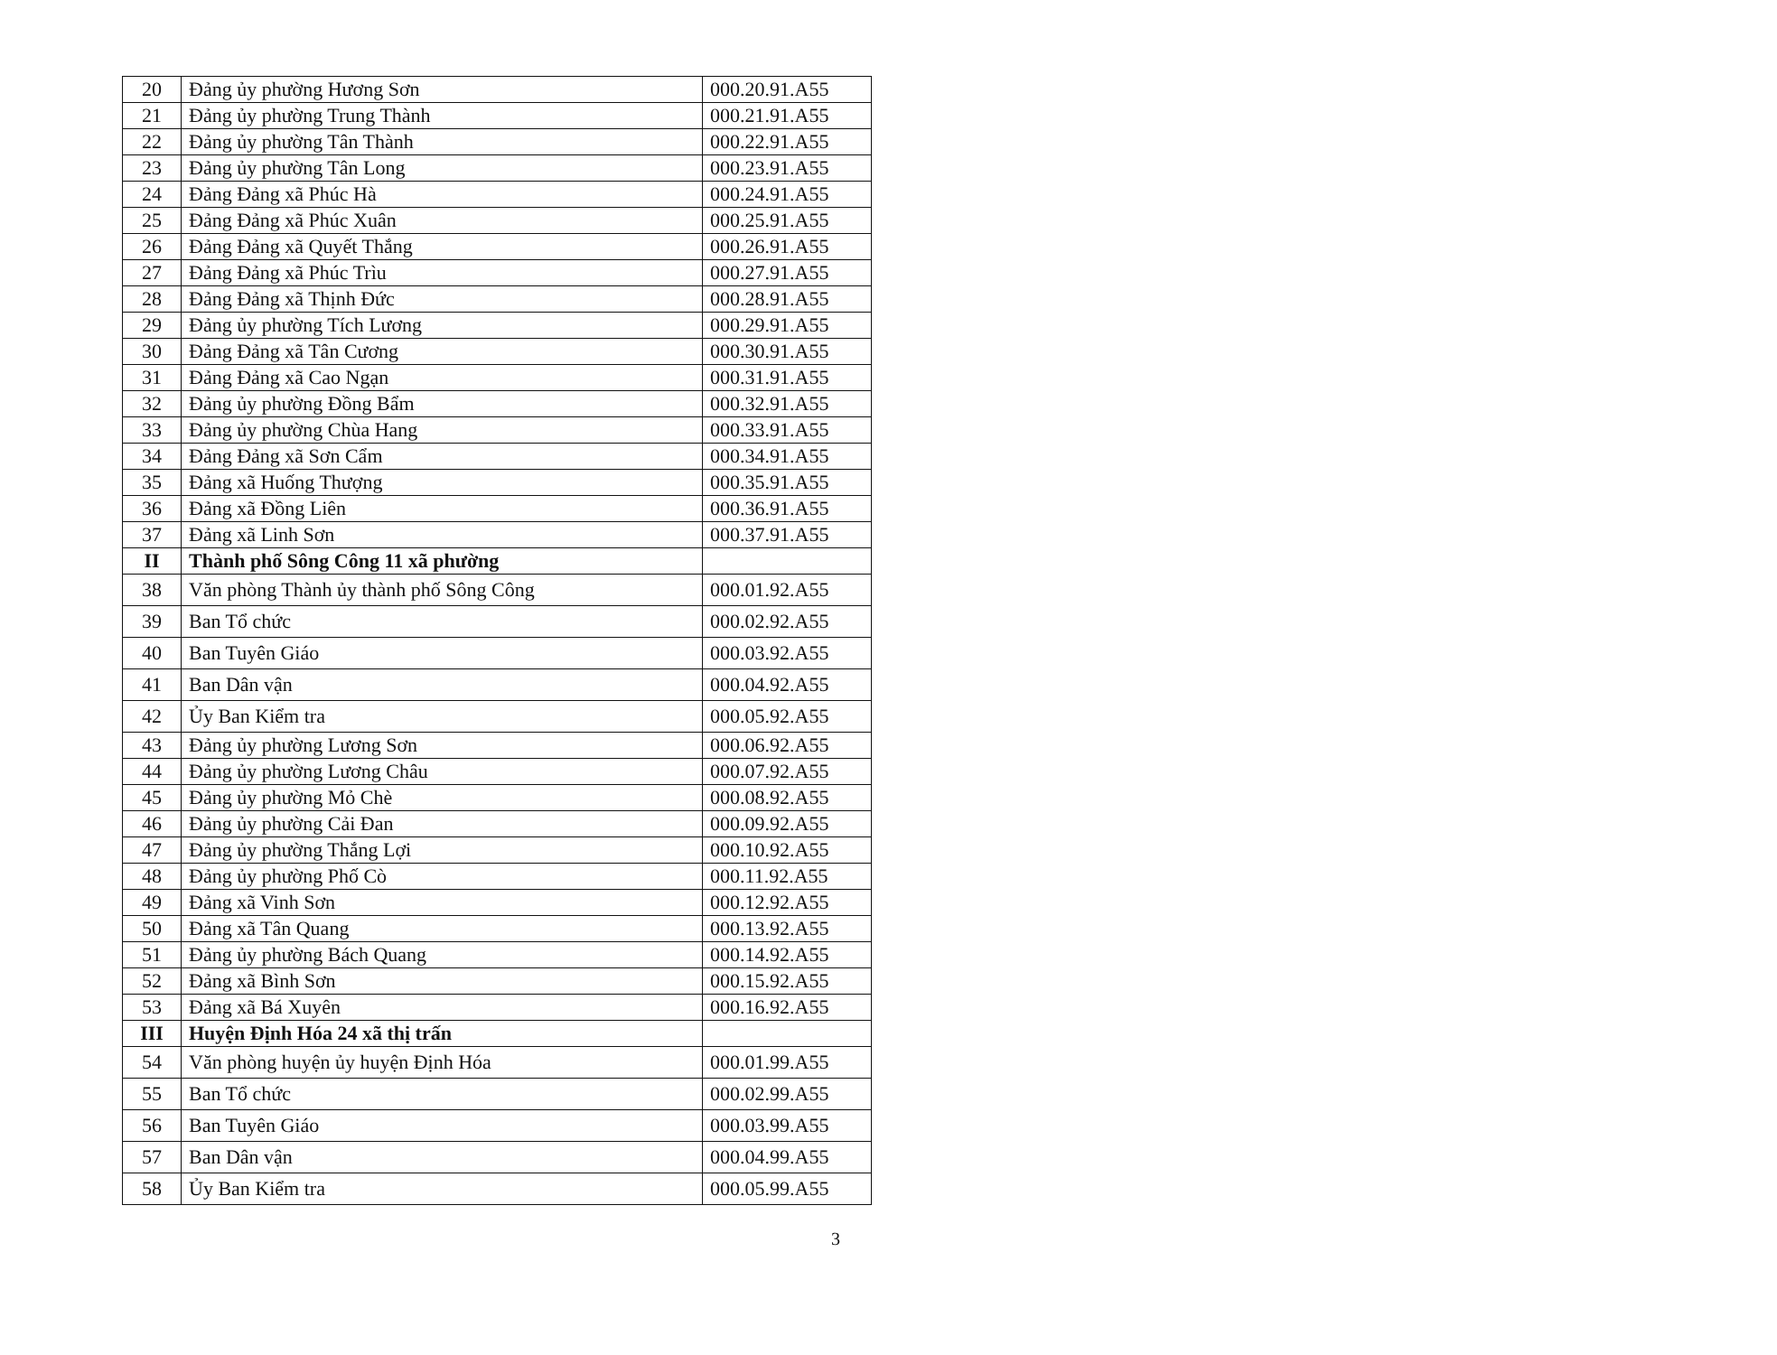| 20 | Đảng ủy phường Hương Sơn | 000.20.91.A55 |
| 21 | Đảng ủy phường Trung Thành | 000.21.91.A55 |
| 22 | Đảng ủy phường Tân Thành | 000.22.91.A55 |
| 23 | Đảng ủy phường Tân Long | 000.23.91.A55 |
| 24 | Đảng Đảng xã Phúc Hà | 000.24.91.A55 |
| 25 | Đảng Đảng xã Phúc Xuân | 000.25.91.A55 |
| 26 | Đảng Đảng xã Quyết Thắng | 000.26.91.A55 |
| 27 | Đảng Đảng xã Phúc Trìu | 000.27.91.A55 |
| 28 | Đảng Đảng xã Thịnh Đức | 000.28.91.A55 |
| 29 | Đảng ủy phường Tích Lương | 000.29.91.A55 |
| 30 | Đảng Đảng xã Tân Cương | 000.30.91.A55 |
| 31 | Đảng Đảng xã Cao Ngạn | 000.31.91.A55 |
| 32 | Đảng ủy phường Đồng Bẩm | 000.32.91.A55 |
| 33 | Đảng ủy phường Chùa Hang | 000.33.91.A55 |
| 34 | Đảng Đảng xã Sơn Cẩm | 000.34.91.A55 |
| 35 | Đảng xã Huống Thượng | 000.35.91.A55 |
| 36 | Đảng xã Đồng Liên | 000.36.91.A55 |
| 37 | Đảng xã Linh Sơn | 000.37.91.A55 |
| II | Thành phố Sông Công 11 xã phường | |
| 38 | Văn phòng Thành ủy thành phố Sông Công | 000.01.92.A55 |
| 39 | Ban Tổ chức | 000.02.92.A55 |
| 40 | Ban Tuyên Giáo | 000.03.92.A55 |
| 41 | Ban Dân vận | 000.04.92.A55 |
| 42 | Ủy Ban Kiểm tra | 000.05.92.A55 |
| 43 | Đảng ủy phường Lương Sơn | 000.06.92.A55 |
| 44 | Đảng ủy phường Lương Châu | 000.07.92.A55 |
| 45 | Đảng ủy phường Mỏ Chè | 000.08.92.A55 |
| 46 | Đảng ủy phường Cải Đan | 000.09.92.A55 |
| 47 | Đảng ủy phường Thắng Lợi | 000.10.92.A55 |
| 48 | Đảng ủy phường Phố Cò | 000.11.92.A55 |
| 49 | Đảng xã Vinh Sơn | 000.12.92.A55 |
| 50 | Đảng xã Tân Quang | 000.13.92.A55 |
| 51 | Đảng ủy phường Bách Quang | 000.14.92.A55 |
| 52 | Đảng xã Bình Sơn | 000.15.92.A55 |
| 53 | Đảng xã Bá Xuyên | 000.16.92.A55 |
| III | Huyện Định Hóa 24 xã thị trấn | |
| 54 | Văn phòng huyện ủy huyện Định Hóa | 000.01.99.A55 |
| 55 | Ban Tổ chức | 000.02.99.A55 |
| 56 | Ban Tuyên Giáo | 000.03.99.A55 |
| 57 | Ban Dân vận | 000.04.99.A55 |
| 58 | Ủy Ban Kiểm tra | 000.05.99.A55 |
3